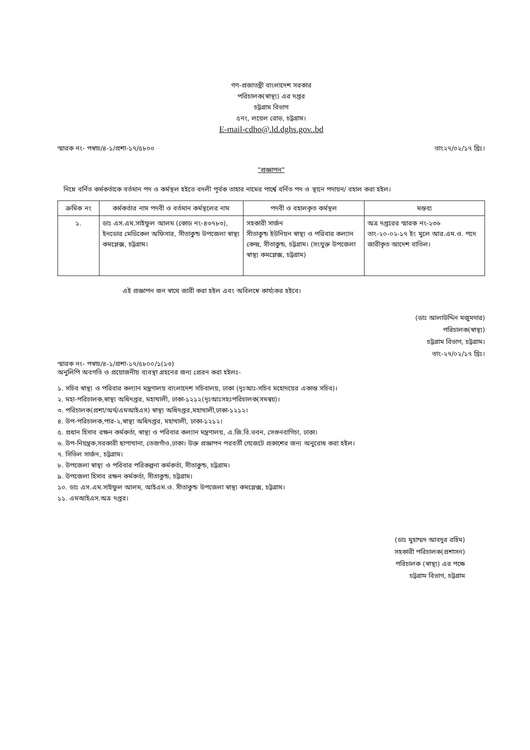গণ-প্রজাতন্ত্রী বাংলাদেশ সরকার
পরিচালক(স্বাস্থ্য) এর দপ্তর
চট্টগ্রাম বিভাগ
৫নং, লয়েল রোড, চট্টগ্রাম।
E-mail-cdho@.ld.dghs.gov..bd
স্মারক নং- পস্বাচ/৪-১/প্রশা-১৭/৫৮০০ তাং২৭/০২/১৭ খ্রিঃ।
"প্রজ্ঞাপন"
নিম্নে বর্নিত কর্মকর্তাকে বর্তমান পদ ও কর্মস্থল হইতে বদলী পূর্বক তাহার নামের পার্শ্বে বর্নিত পদ ও স্থানে পদায়ন/ বহাল করা হইল।
| ক্রমিক নং | কর্মকর্তার নাম পদবী ও বর্তমান কর্মস্থলের নাম | পদবী ও বহালকৃত কর্মস্থল | মন্তব্য |
| --- | --- | --- | --- |
| ১. | ডাঃ এস.এম.সাইফুল আলম (কোড নং-৪৩৭৮৩), ইনডোর মেডিকেল অফিসার, সীতাকুন্ড উপজেলা স্বাস্থ্য কমপ্লেক্স, চট্টগ্রাম। | সহকারী সার্জন সীতাকুন্ড ইউনিয়ন স্বাস্থ্য ও পরিবার কল্যান কেন্দ্র, সীতাকুন্ড, চট্টগ্রাম। (সংযুক্ত উপজেলা স্বাস্থ্য কমপ্লেক্স, চট্টগ্রাম) | অত্র দপ্তরের স্মারক নং-২৩৬ তাং-২০-০২-১৭ ইং মুলে আর.এম.ও. পদে জারীকৃত আদেশ বাতিল। |
এই প্রজ্ঞাপন জন স্বাথে জারী করা হইল এবং অবিলম্বে কার্য্যকর হইবে।
(ডাঃ আলাউদ্দিন মজুমদার)
পরিচালক(স্বাস্থ্য)
চট্টগ্রাম বিভাগ, চট্টগ্রাম।
তাং-২৭/০২/১৭ খ্রিঃ।
স্মারক নং- পস্বাচ/৪-১/প্রশা-১৭/৫৮০০/১(১৩)
অনুলিপি অবগতি ও প্রয়োজনীয় ব্যবস্থা গ্রহনের জন্য প্রেরন করা হইলঃ-
১. সচিব স্বাস্থ্য ও পরিবার কল্যান মন্ত্রণালয় বাংলাদেশ সচিবালয়, ঢাকা (দৃঃআঃ-সচিব মহোদয়ের একান্ত সচিব)।
২. মহা-পরিচালক,স্বাস্থ্য অধিদপ্তর, মহাখালী, ঢাকা-১২১২(দৃঃআঃসহঃপরিচালক(সমন্বয়)।
৩. পরিচালক(প্রশা/অর্থ/এমআইএস) স্বাস্থ্য অধিদপ্তর,মহাখালী,ঢাকা-১২১২।
৪. উপ-পরিচালক,পার-২,স্বাস্থ্য অধিদপ্তর, মহাখালী, ঢাকা-১২১২।
৫. প্রধান হিসাব রক্ষন কর্মকর্তা, স্বাস্থ্য ও পরিবার কল্যান মন্ত্রণালয়, এ.জি.বি.ভবন, সেগুনবাগিচা, ঢাকা।
৬. উপ-নিয়ন্ত্রক,সরকারী ছাপাখানা, তেজগাঁও,ঢাকা। উক্ত প্রজ্ঞাপন পরবর্তী গেজেটে প্রকাশের জন্য অনুরোধ করা হইল।
৭. সিভিল সার্জন, চট্টগ্রাম।
৮. উপজেলা স্বাস্থ্য ও পরিবার পরিকল্পনা কর্মকর্তা, সীতাকুন্ড, চট্টগ্রাম।
৯. উপজেলা হিসাব রক্ষন কর্মকর্তা, সীতাকুন্ড, চট্টগ্রাম।
১০. ডাঃ এস.এম.সাইফুল আলম, আইএম.ও. সীতাকুন্ড উপজেলা স্বাস্থ্য কমপ্লেক্স, চট্টগ্রাম।
১১. এমআইএস.অত্র দপ্তর।
(ডাঃ মুহাম্মদ আবদুর রহিম)
সহকারী পরিচালক(প্রশাসন)
পরিচালক (স্বাস্থ্য) এর পক্ষে
চট্টগ্রাম বিভাগ, চট্টগ্রাম